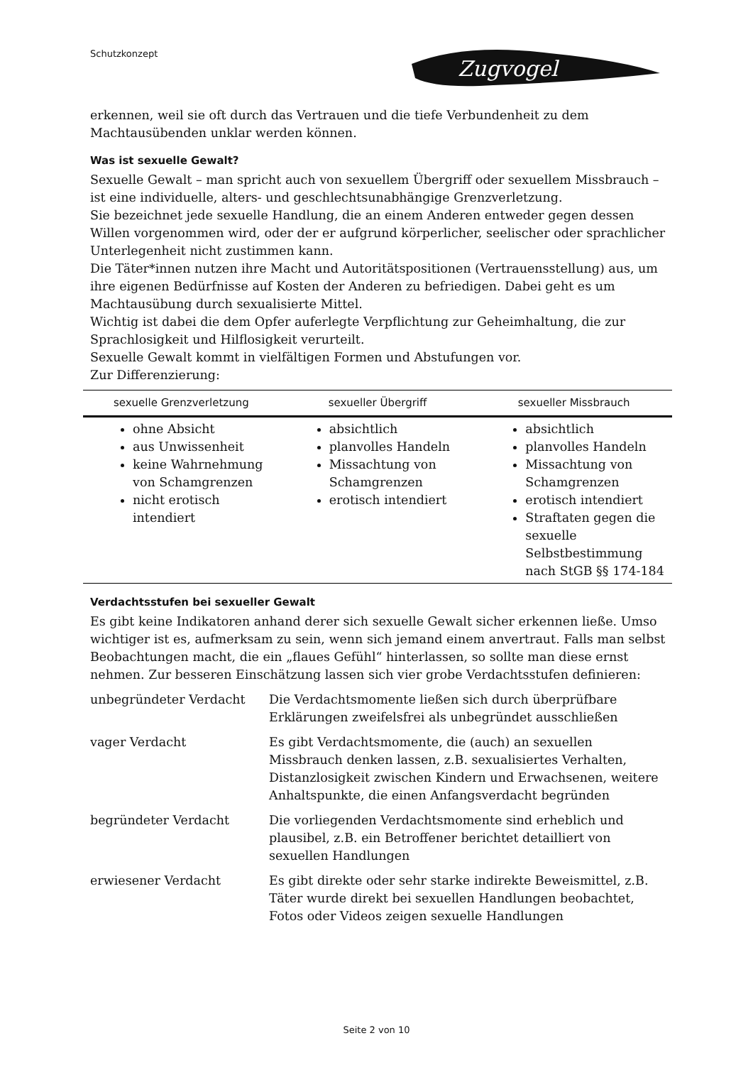Schutzkonzept
Zugvogel
erkennen, weil sie oft durch das Vertrauen und die tiefe Verbundenheit zu dem Machtausübenden unklar werden können.
Was ist sexuelle Gewalt?
Sexuelle Gewalt – man spricht auch von sexuellem Übergriff oder sexuellem Missbrauch – ist eine individuelle, alters- und geschlechtsunabhängige Grenzverletzung.
Sie bezeichnet jede sexuelle Handlung, die an einem Anderen entweder gegen dessen Willen vorgenommen wird, oder der er aufgrund körperlicher, seelischer oder sprachlicher Unterlegenheit nicht zustimmen kann.
Die Täter*innen nutzen ihre Macht und Autoritätspositionen (Vertrauensstellung) aus, um ihre eigenen Bedürfnisse auf Kosten der Anderen zu befriedigen. Dabei geht es um Machtausübung durch sexualisierte Mittel.
Wichtig ist dabei die dem Opfer auferlegte Verpflichtung zur Geheimhaltung, die zur Sprachlosigkeit und Hilflosigkeit verurteilt.
Sexuelle Gewalt kommt in vielfältigen Formen und Abstufungen vor.
Zur Differenzierung:
| sexuelle Grenzverletzung | sexueller Übergriff | sexueller Missbrauch |
| --- | --- | --- |
| ohne Absicht aus Unwissenheit keine Wahrnehmung von Schamgrenzen nicht erotisch intendiert | absichtlich planvolles Handeln Missachtung von Schamgrenzen erotisch intendiert | absichtlich planvolles Handeln Missachtung von Schamgrenzen erotisch intendiert Straftaten gegen die sexuelle Selbstbestimmung nach StGB §§ 174-184 |
Verdachtsstufen bei sexueller Gewalt
Es gibt keine Indikatoren anhand derer sich sexuelle Gewalt sicher erkennen ließe. Umso wichtiger ist es, aufmerksam zu sein, wenn sich jemand einem anvertraut. Falls man selbst Beobachtungen macht, die ein „flaues Gefühl“ hinterlassen, so sollte man diese ernst nehmen. Zur besseren Einschätzung lassen sich vier grobe Verdachtsstufen definieren:
| unbegründeter Verdacht | Die Verdachtsmomente ließen sich durch überprüfbare Erklärungen zweifelsfrei als unbegründet ausschließen |
| vager Verdacht | Es gibt Verdachtsmomente, die (auch) an sexuellen Missbrauch denken lassen, z.B. sexualisiertes Verhalten, Distanzlosigkeit zwischen Kindern und Erwachsenen, weitere Anhaltspunkte, die einen Anfangsverdacht begründen |
| begründeter Verdacht | Die vorliegenden Verdachtsmomente sind erheblich und plausibel, z.B. ein Betroffener berichtet detailliert von sexuellen Handlungen |
| erwiesener Verdacht | Es gibt direkte oder sehr starke indirekte Beweismittel, z.B. Täter wurde direkt bei sexuellen Handlungen beobachtet, Fotos oder Videos zeigen sexuelle Handlungen |
Seite 2 von 10